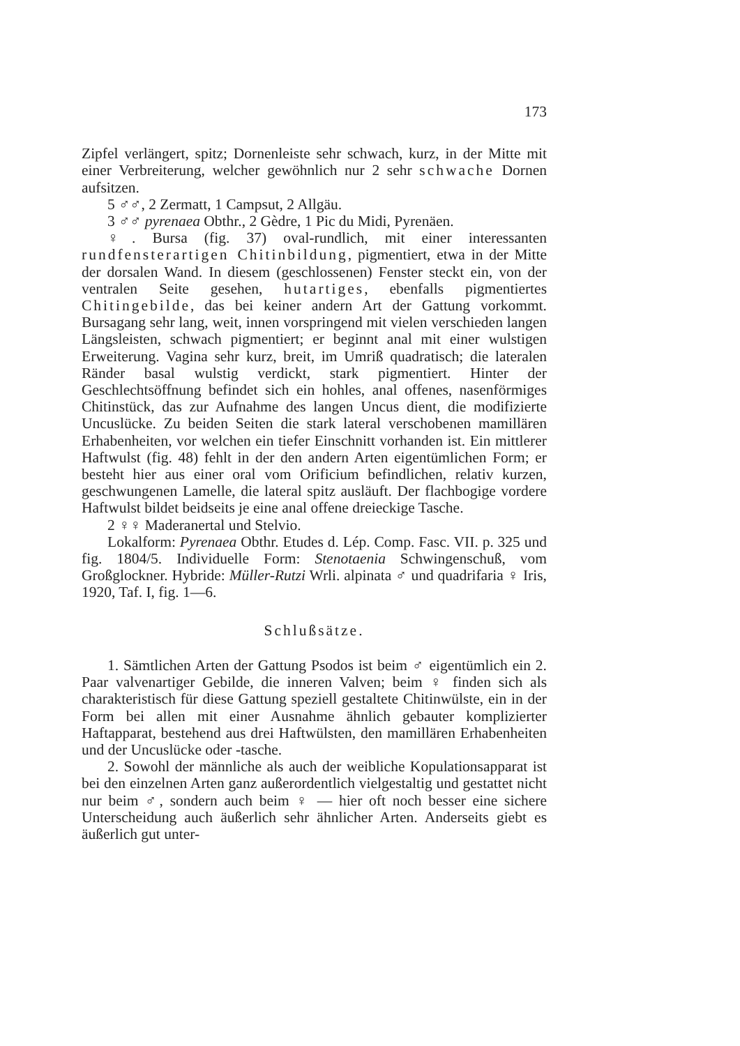173
Zipfel verlängert, spitz; Dornenleiste sehr schwach, kurz, in der Mitte mit einer Verbreiterung, welcher gewöhnlich nur 2 sehr schwache Dornen aufsitzen.
5 ♂♂, 2 Zermatt, 1 Campsut, 2 Allgäu.
3 ♂♂ pyrenaea Obthr., 2 Gèdre, 1 Pic du Midi, Pyrenäen.
♀. Bursa (fig. 37) oval-rundlich, mit einer interessanten rundfensterartigen Chitinbildung, pigmentiert, etwa in der Mitte der dorsalen Wand. In diesem (geschlossenen) Fenster steckt ein, von der ventralen Seite gesehen, hutartiges, ebenfalls pigmentiertes Chitingebilde, das bei keiner andern Art der Gattung vorkommt. Bursagang sehr lang, weit, innen vorspringend mit vielen verschieden langen Längsleisten, schwach pigmentiert; er beginnt anal mit einer wulstigen Erweiterung. Vagina sehr kurz, breit, im Umriß quadratisch; die lateralen Ränder basal wulstig verdickt, stark pigmentiert. Hinter der Geschlechtsöffnung befindet sich ein hohles, anal offenes, nasenförmiges Chitinstück, das zur Aufnahme des langen Uncus dient, die modifizierte Uncuslücke. Zu beiden Seiten die stark lateral verschobenen mamillären Erhabenheiten, vor welchen ein tiefer Einschnitt vorhanden ist. Ein mittlerer Haftwulst (fig. 48) fehlt in der den andern Arten eigentümlichen Form; er besteht hier aus einer oral vom Orificium befindlichen, relativ kurzen, geschwungenen Lamelle, die lateral spitz ausläuft. Der flachbogige vordere Haftwulst bildet beidseits je eine anal offene dreieckige Tasche.
2 ♀♀ Maderanertal und Stelvio.
Lokalform: Pyrenaea Obthr. Etudes d. Lép. Comp. Fasc. VII. p. 325 und fig. 1804/5. Individuelle Form: Stenotaenia Schwingenschuß, vom Großglockner. Hybride: Müller-Rutzi Wrli. alpinata ♂ und quadrifaria ♀ Iris, 1920, Taf. I, fig. 1—6.
Schlußsätze.
1. Sämtlichen Arten der Gattung Psodos ist beim ♂ eigentümlich ein 2. Paar valvenartiger Gebilde, die inneren Valven; beim ♀ finden sich als charakteristisch für diese Gattung speziell gestaltete Chitinwülste, ein in der Form bei allen mit einer Ausnahme ähnlich gebauter komplizierter Haftapparat, bestehend aus drei Haftwülsten, den mamillären Erhabenheiten und der Uncuslücke oder -tasche.
2. Sowohl der männliche als auch der weibliche Kopulationsapparat ist bei den einzelnen Arten ganz außerordentlich vielgestaltig und gestattet nicht nur beim ♂, sondern auch beim ♀ — hier oft noch besser eine sichere Unterscheidung auch äußerlich sehr ähnlicher Arten. Anderseits giebt es äußerlich gut unter-